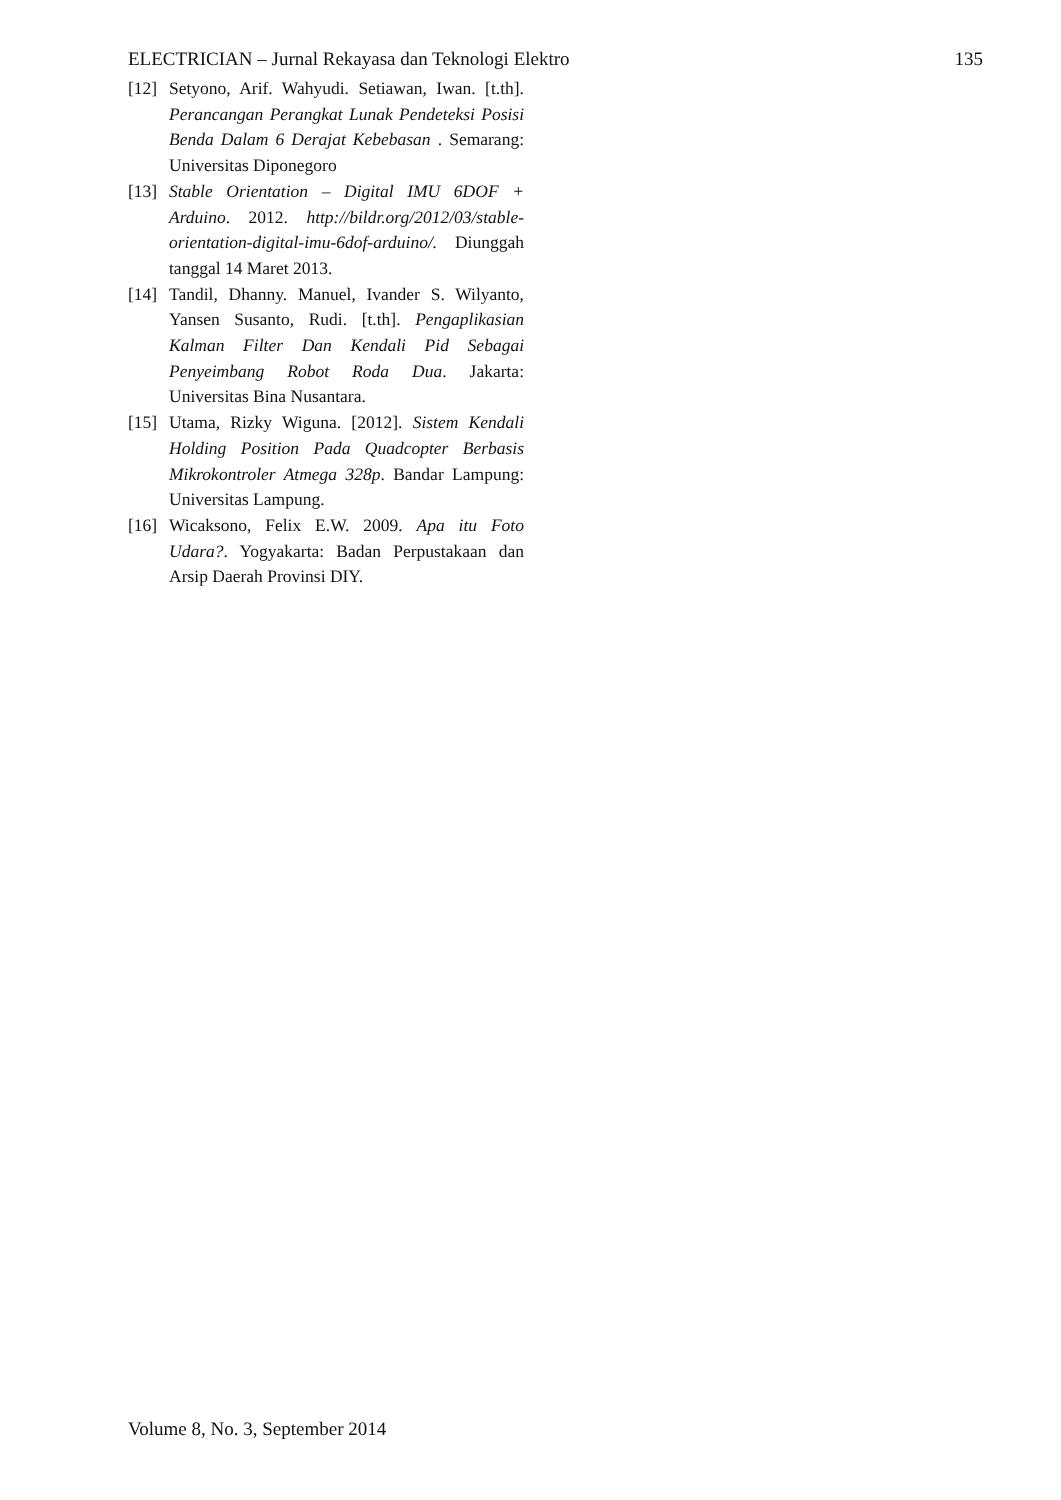ELECTRICIAN – Jurnal Rekayasa dan Teknologi Elektro 135
[12] Setyono, Arif. Wahyudi. Setiawan, Iwan. [t.th]. Perancangan Perangkat Lunak Pendeteksi Posisi Benda Dalam 6 Derajat Kebebasan . Semarang: Universitas Diponegoro
[13] Stable Orientation – Digital IMU 6DOF + Arduino. 2012. http://bildr.org/2012/03/stable-orientation-digital-imu-6dof-arduino/. Diunggah tanggal 14 Maret 2013.
[14] Tandil, Dhanny. Manuel, Ivander S. Wilyanto, Yansen Susanto, Rudi. [t.th]. Pengaplikasian Kalman Filter Dan Kendali Pid Sebagai Penyeimbang Robot Roda Dua. Jakarta: Universitas Bina Nusantara.
[15] Utama, Rizky Wiguna. [2012]. Sistem Kendali Holding Position Pada Quadcopter Berbasis Mikrokontroler Atmega 328p. Bandar Lampung: Universitas Lampung.
[16] Wicaksono, Felix E.W. 2009. Apa itu Foto Udara?. Yogyakarta: Badan Perpustakaan dan Arsip Daerah Provinsi DIY.
Volume 8, No. 3, September 2014